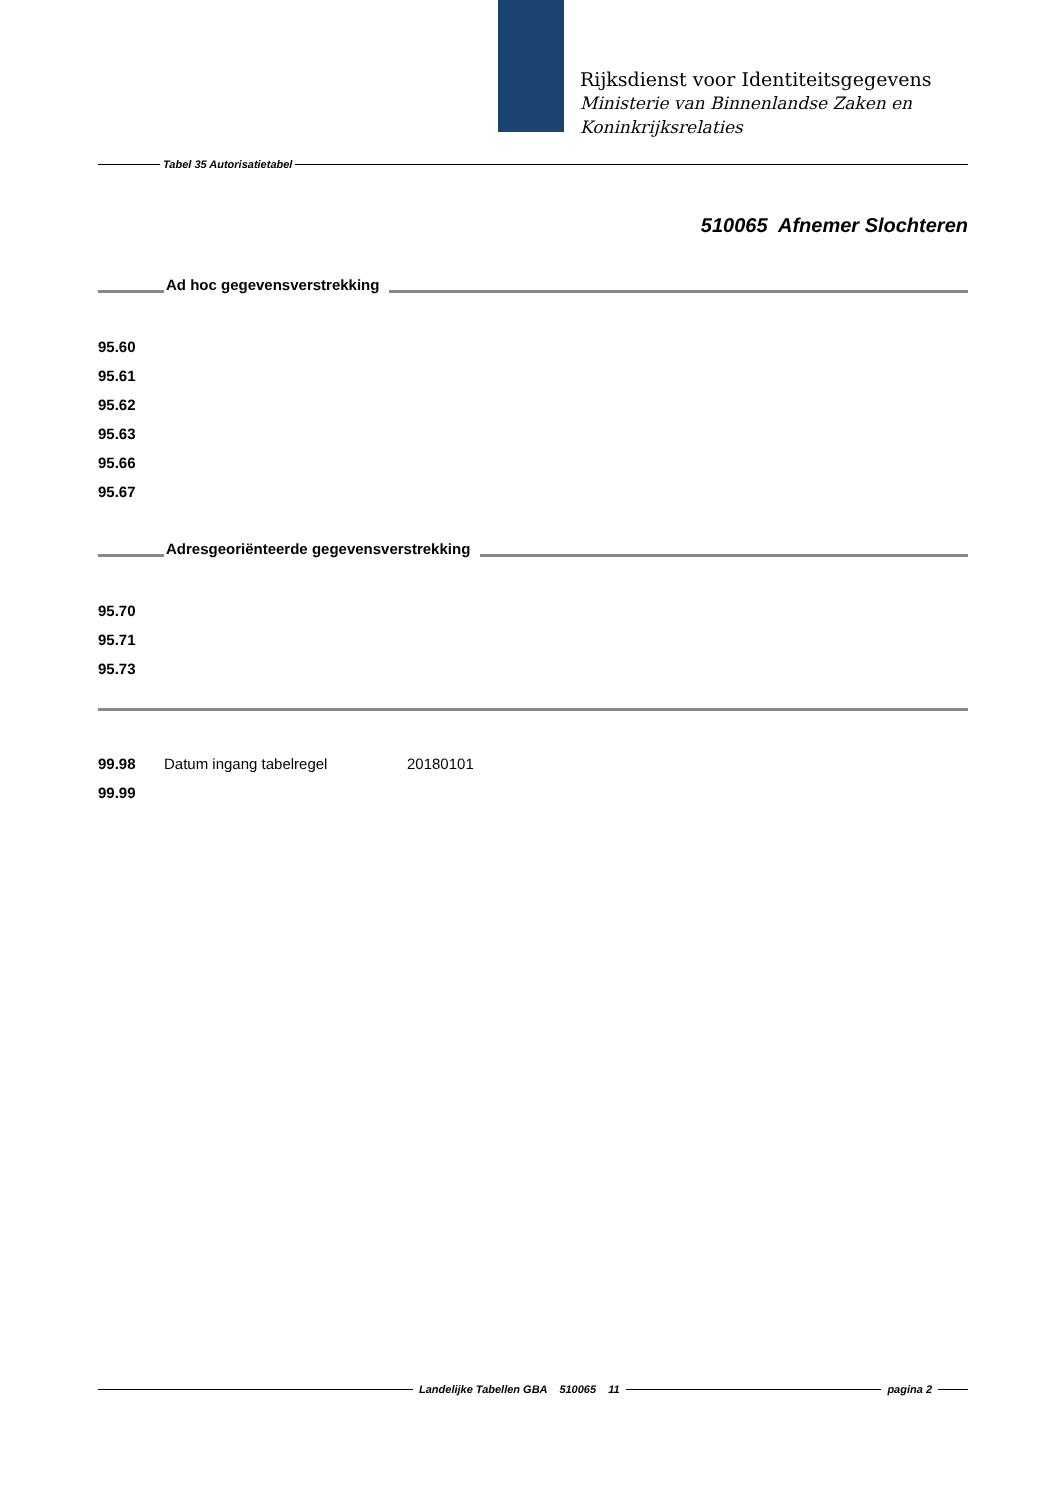Rijksdienst voor Identiteitsgegevens
Ministerie van Binnenlandse Zaken en
Koninkrijksrelaties
Tabel 35 Autorisatietabel
510065 Afnemer Slochteren
Ad hoc gegevensverstrekking
95.60
95.61
95.62
95.63
95.66
95.67
Adresgeoriënteerde gegevensverstrekking
95.70
95.71
95.73
99.98 Datum ingang tabelregel 20180101
99.99
Landelijke Tabellen GBA 510065 11
pagina 2